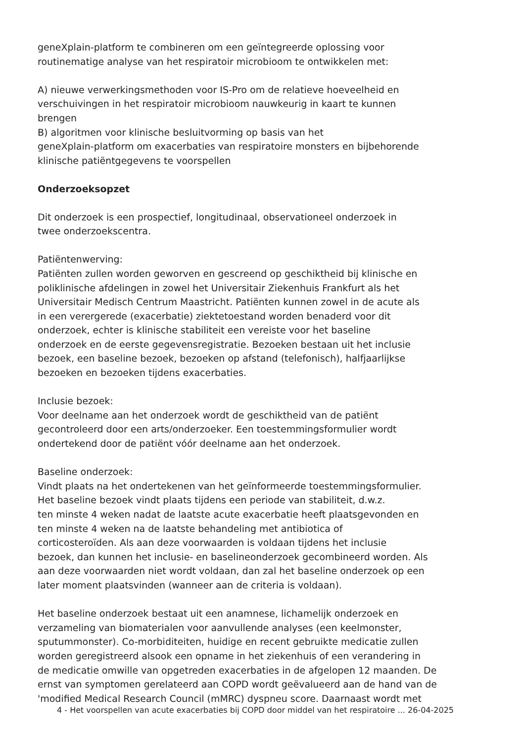geneXplain-platform te combineren om een geïntegreerde oplossing voor
routinematige analyse van het respiratoir microbioom te ontwikkelen met:
A) nieuwe verwerkingsmethoden voor IS-Pro om de relatieve hoeveelheid en
verschuivingen in het respiratoir microbioom nauwkeurig in kaart te kunnen
brengen
B) algoritmen voor klinische besluitvorming op basis van het
geneXplain-platform om exacerbaties van respiratoire monsters en bijbehorende
klinische patiëntgegevens te voorspellen
Onderzoeksopzet
Dit onderzoek is een prospectief, longitudinaal, observationeel onderzoek in
twee onderzoekscentra.
Patiëntenwerving:
Patiënten zullen worden geworven en gescreend op geschiktheid bij klinische en
poliklinische afdelingen in zowel het Universitair Ziekenhuis Frankfurt als het
Universitair Medisch Centrum Maastricht. Patiënten kunnen zowel in de acute als
in een verergerede (exacerbatie) ziektetoestand worden benaderd voor dit
onderzoek, echter is klinische stabiliteit een vereiste voor het baseline
onderzoek en de eerste gegevensregistratie. Bezoeken bestaan uit het inclusie
bezoek, een baseline bezoek, bezoeken op afstand (telefonisch), halfjaarlijkse
bezoeken en bezoeken tijdens exacerbaties.
Inclusie bezoek:
Voor deelname aan het onderzoek wordt de geschiktheid van de patiënt
gecontroleerd door een arts/onderzoeker. Een toestemmingsformulier wordt
ondertekend door de patiënt vóór deelname aan het onderzoek.
Baseline onderzoek:
Vindt plaats na het ondertekenen van het geïnformeerde toestemmingsformulier.
Het baseline bezoek vindt plaats tijdens een periode van stabiliteit, d.w.z.
ten minste 4 weken nadat de laatste acute exacerbatie heeft plaatsgevonden en
ten minste 4 weken na de laatste behandeling met antibiotica of
corticosteroïden. Als aan deze voorwaarden is voldaan tijdens het inclusie
bezoek, dan kunnen het inclusie- en baselineonderzoek gecombineerd worden. Als
aan deze voorwaarden niet wordt voldaan, dan zal het baseline onderzoek op een
later moment plaatsvinden (wanneer aan de criteria is voldaan).
Het baseline onderzoek bestaat uit een anamnese, lichamelijk onderzoek en
verzameling van biomaterialen voor aanvullende analyses (een keelmonster,
sputummonster). Co-morbiditeiten, huidige en recent gebruikte medicatie zullen
worden geregistreerd alsook een opname in het ziekenhuis of een verandering in
de medicatie omwille van opgetreden exacerbaties in de afgelopen 12 maanden. De
ernst van symptomen gerelateerd aan COPD wordt geëvalueerd aan de hand van de
'modified Medical Research Council (mMRC) dyspneu score. Daarnaast wordt met
4 - Het voorspellen van acute exacerbaties bij COPD door middel van het respiratoire ... 26-04-2025